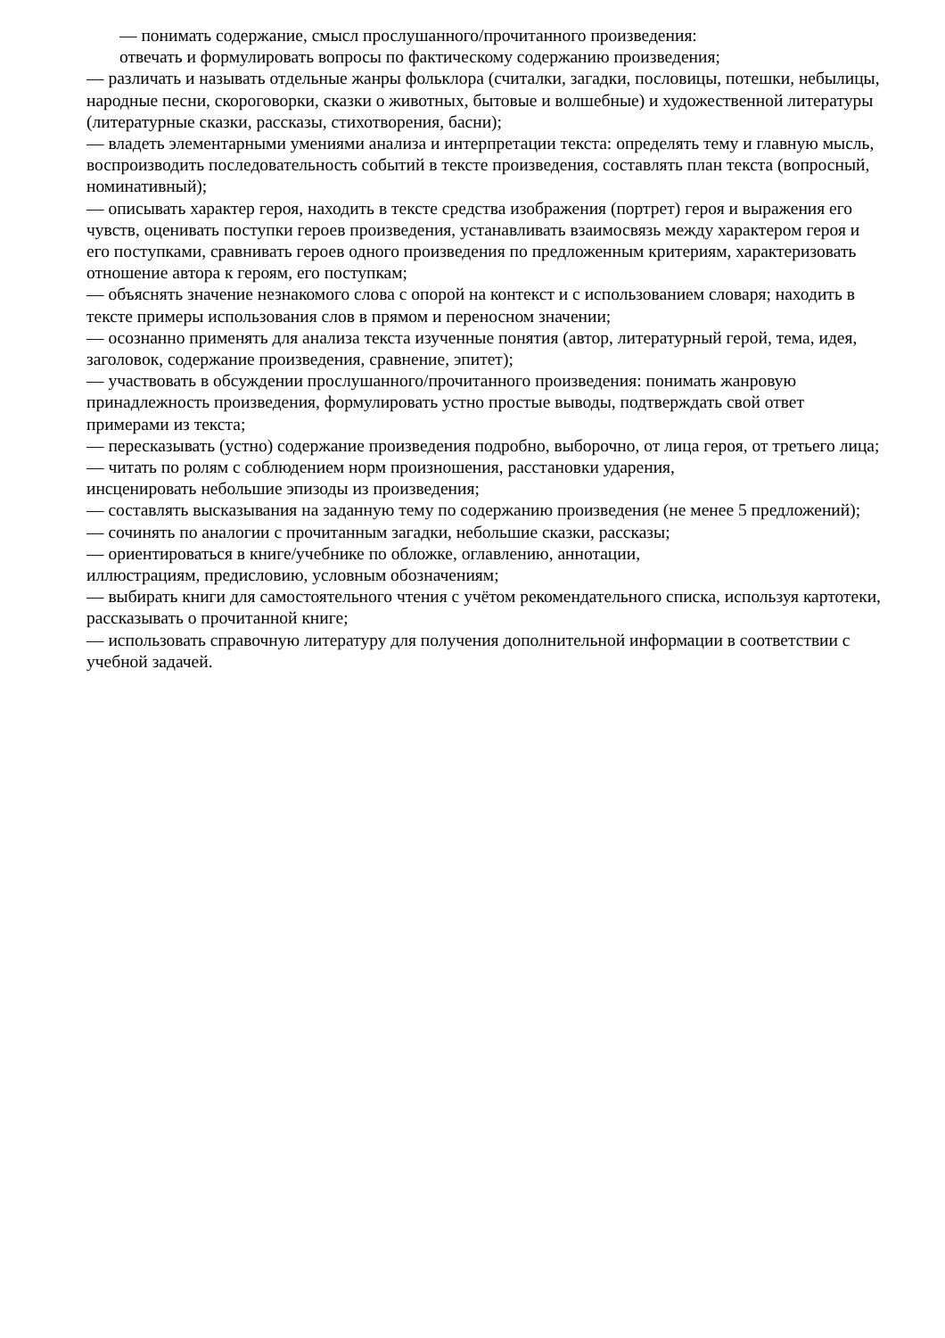— понимать содержание, смысл прослушанного/прочитанного произведения:
отвечать и формулировать вопросы по фактическому содержанию произведения;
— различать и называть отдельные жанры фольклора (считалки, загадки, пословицы, потешки, небылицы, народные песни, скороговорки, сказки о животных, бытовые и волшебные) и художественной литературы (литературные сказки, рассказы, стихотворения, басни);
— владеть элементарными умениями анализа и интерпретации текста: определять тему и главную мысль, воспроизводить последовательность событий в тексте произведения, составлять план текста (вопросный, номинативный);
— описывать характер героя, находить в тексте средства изображения (портрет) героя и выражения его чувств, оценивать поступки героев произведения, устанавливать взаимосвязь между характером героя и его поступками, сравнивать героев одного произведения по предложенным критериям, характеризовать отношение автора к героям, его поступкам;
— объяснять значение незнакомого слова с опорой на контекст и с использованием словаря; находить в тексте примеры использования слов в прямом и переносном значении;
— осознанно применять для анализа текста изученные понятия (автор, литературный герой, тема, идея, заголовок, содержание произведения, сравнение, эпитет);
— участвовать в обсуждении прослушанного/прочитанного произведения: понимать жанровую принадлежность произведения, формулировать устно простые выводы, подтверждать свой ответ примерами из текста;
— пересказывать (устно) содержание произведения подробно, выборочно, от лица героя, от третьего лица;
— читать по ролям с соблюдением норм произношения, расстановки ударения,
инсценировать небольшие эпизоды из произведения;
— составлять высказывания на заданную тему по содержанию произведения (не менее 5 предложений);
— сочинять по аналогии с прочитанным загадки, небольшие сказки, рассказы;
— ориентироваться в книге/учебнике по обложке, оглавлению, аннотации,
иллюстрациям, предисловию, условным обозначениям;
— выбирать книги для самостоятельного чтения с учётом рекомендательного списка, используя картотеки, рассказывать о прочитанной книге;
— использовать справочную литературу для получения дополнительной информации в соответствии с учебной задачей.